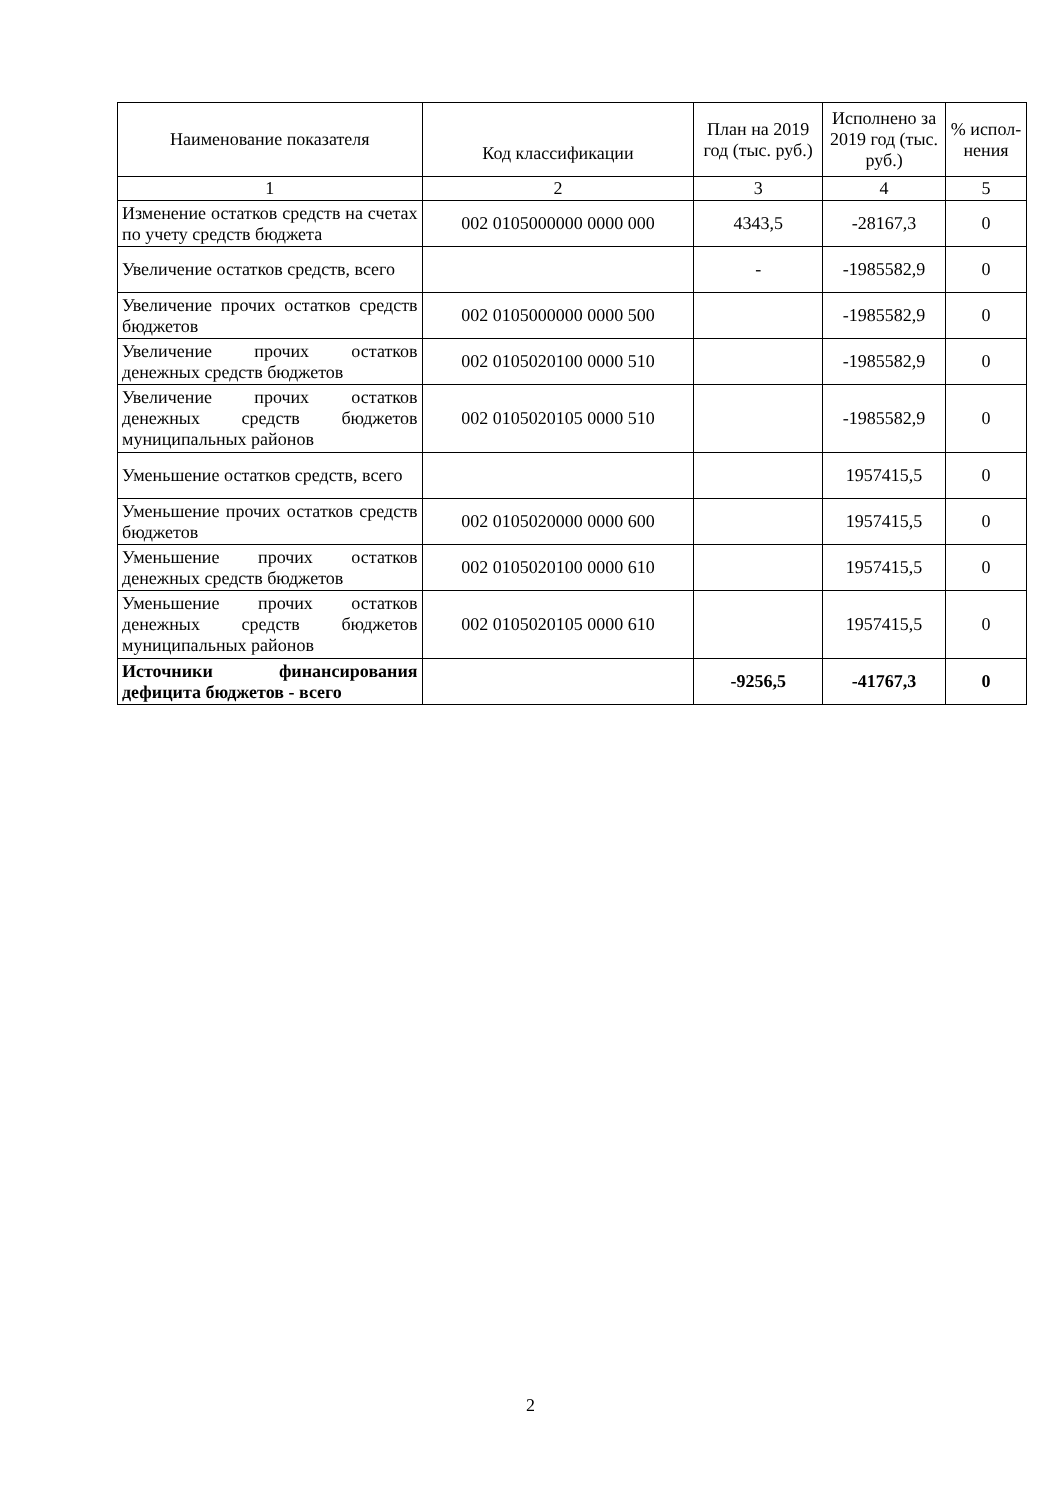| Наименование показателя | Код классификации | План на 2019 год (тыс. руб.) | Исполнено за 2019 год (тыс. руб.) | % испол-нения |
| --- | --- | --- | --- | --- |
| 1 | 2 | 3 | 4 | 5 |
| Изменение остатков средств на счетах по учету средств бюджета | 002 0105000000 0000 000 | 4343,5 | -28167,3 | 0 |
| Увеличение остатков средств, всего | | - | -1985582,9 | 0 |
| Увеличение прочих остатков средств бюджетов | 002 0105000000 0000 500 | | -1985582,9 | 0 |
| Увеличение прочих остатков денежных средств бюджетов | 002 0105020100 0000 510 | | -1985582,9 | 0 |
| Увеличение прочих остатков денежных средств бюджетов муниципальных районов | 002 0105020105 0000 510 | | -1985582,9 | 0 |
| Уменьшение остатков средств, всего | | | 1957415,5 | 0 |
| Уменьшение прочих остатков средств бюджетов | 002 0105020000 0000 600 | | 1957415,5 | 0 |
| Уменьшение прочих остатков денежных средств бюджетов | 002 0105020100 0000 610 | | 1957415,5 | 0 |
| Уменьшение прочих остатков денежных средств бюджетов муниципальных районов | 002 0105020105 0000 610 | | 1957415,5 | 0 |
| Источники финансирования дефицита бюджетов - всего | | -9256,5 | -41767,3 | 0 |
2